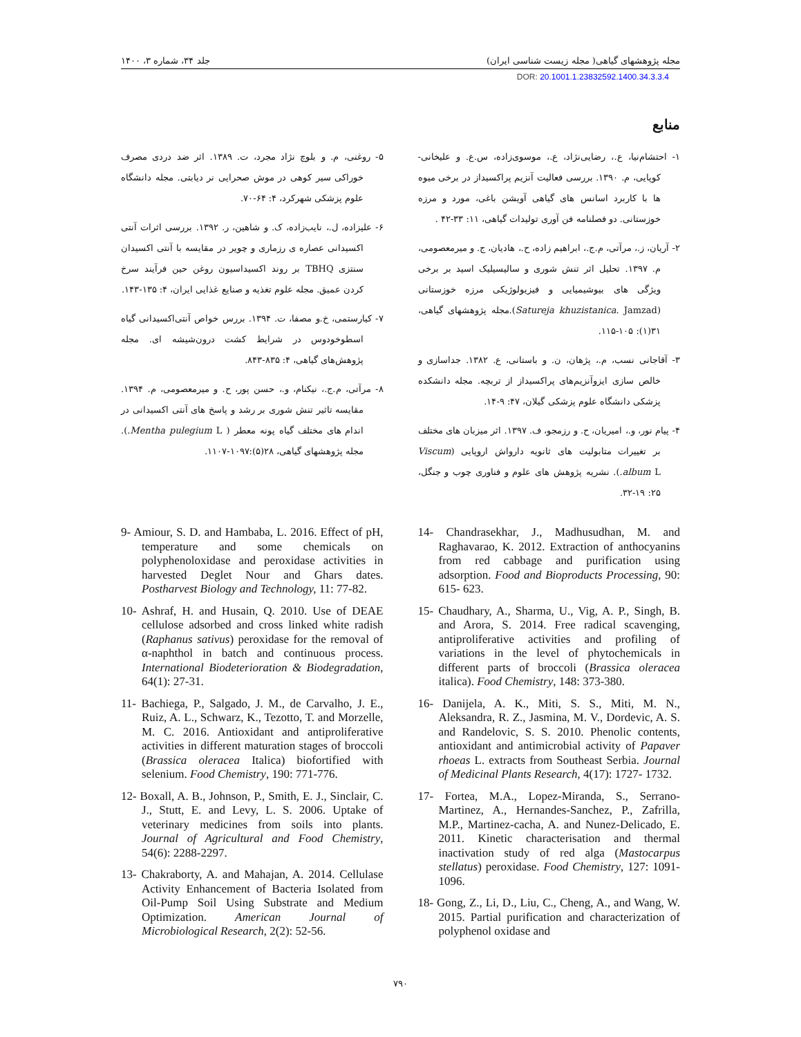مجله پژوهشهای گیاهی( مجله زیست شناسی ایران) جلد ۳۴، شماره ۳، ۱۴۰۰
DOR: 20.1001.1.23832592.1400.34.3.3.4
منابع
۱- احتشام‌نیا، ع.، رضایی‌نژاد، ع.، موسوی‌زاده، س.ع. و علیخانی-کوپایی، م. ۱۳۹۰. بررسی فعالیت آنزیم پراکسیداز در برخی میوه ها با کاربرد اسانس های گیاهی آویشن باغی، مورد و مرزه خوزستانی. دو فصلنامه فن آوری تولیدات گیاهی، ۱۱: ۳۳-۴۲ .
۲- آریان، ز.، مرآتی، م.ج.، ابراهیم زاده، ح.، هادیان، ج. و میرمعصومی، م. ۱۳۹۷. تحلیل اثر تنش شوری و سالیسیلیک اسید بر برخی ویژگی های بیوشیمیایی و فیزیولوژیکی مرزه خوزستانی (Satureja khuzistanica. Jamzad).مجله پژوهشهای گیاهی، ۳۱(۱): ۱۰۵-۱۱۵.
۳- آقاجانی نسب، م.، پژهان، ن. و باستانی، ع. ۱۳۸۲. جداسازی و خالص سازی ایزوآنزیم‌های پراکسیداز از تربچه. مجله دانشکده پزشکی دانشگاه علوم پزشکی گیلان، ۴۷: ۹-۱۴.
۴- پیام نور، و.، امیریان، ح. و رزمجو، ف. ۱۳۹۷. اثر میزبان های مختلف بر تغییرات متابولیت های ثانویه دارواش اروپایی (Viscum album L.). نشریه پژوهش های علوم و فناوری چوب و جنگل، ۲۵: ۱۹-۳۲.
۵- روغنی، م. و بلوچ نژاد مجرد، ت. ۱۳۸۹. اثر ضد دردی مصرف خوراکی سیر کوهی در موش صحرایی نر دیابتی. مجله دانشگاه علوم پزشکی شهرکرد، ۴: ۶۴-۷۰.
۶- علیزاده، ل.، نایب‌زاده، ک. و شاهین، ر. ۱۳۹۲. بررسی اثرات آنتی اکسیدانی عصاره ی رزماری و چویر در مقایسه با آنتی اکسیدان سنتزی TBHQ بر روند اکسیداسیون روغن حین فرآیند سرخ کردن عمیق. مجله علوم تغذیه و صنایع غذایی ایران، ۴: ۱۳۵-۱۴۳.
۷- کیارستمی، خ.و مصفا، ت. ۱۳۹۴. بررس خواص آنتی‌اکسیدانی گیاه اسطوخودوس در شرایط کشت درون‌شیشه ای. مجله پژوهش‌های گیاهی، ۴: ۸۳۵-۸۴۳.
۸- مرآتی، م.ج.، نیکنام، و.، حسن پور، ح. و میرمعصومی، م. ۱۳۹۴. مقایسه تاثیر تنش شوری بر رشد و پاسخ های آنتی اکسیدانی در اندام های مختلف گیاه پونه معطر ( Mentha pulegium L.). مجله پژوهشهای گیاهی، ۲۸(۵):۱۰۹۷-۱۱۰۷.
9- Amiour, S. D. and Hambaba, L. 2016. Effect of pH, temperature and some chemicals on polyphenoloxidase and peroxidase activities in harvested Deglet Nour and Ghars dates. Postharvest Biology and Technology, 11: 77-82.
10- Ashraf, H. and Husain, Q. 2010. Use of DEAE cellulose adsorbed and cross linked white radish (Raphanus sativus) peroxidase for the removal of α-naphthol in batch and continuous process. International Biodeterioration & Biodegradation, 64(1): 27-31.
11- Bachiega, P., Salgado, J. M., de Carvalho, J. E., Ruiz, A. L., Schwarz, K., Tezotto, T. and Morzelle, M. C. 2016. Antioxidant and antiproliferative activities in different maturation stages of broccoli (Brassica oleracea Italica) biofortified with selenium. Food Chemistry, 190: 771-776.
12- Boxall, A. B., Johnson, P., Smith, E. J., Sinclair, C. J., Stutt, E. and Levy, L. S. 2006. Uptake of veterinary medicines from soils into plants. Journal of Agricultural and Food Chemistry, 54(6): 2288-2297.
13- Chakraborty, A. and Mahajan, A. 2014. Cellulase Activity Enhancement of Bacteria Isolated from Oil-Pump Soil Using Substrate and Medium Optimization. American Journal of Microbiological Research, 2(2): 52-56.
14- Chandrasekhar, J., Madhusudhan, M. and Raghavarao, K. 2012. Extraction of anthocyanins from red cabbage and purification using adsorption. Food and Bioproducts Processing, 90: 615- 623.
15- Chaudhary, A., Sharma, U., Vig, A. P., Singh, B. and Arora, S. 2014. Free radical scavenging, antiproliferative activities and profiling of variations in the level of phytochemicals in different parts of broccoli (Brassica oleracea italica). Food Chemistry, 148: 373-380.
16- Danijela, A. K., Miti, S. S., Miti, M. N., Aleksandra, R. Z., Jasmina, M. V., Dordevic, A. S. and Randelovic, S. S. 2010. Phenolic contents, antioxidant and antimicrobial activity of Papaver rhoeas L. extracts from Southeast Serbia. Journal of Medicinal Plants Research, 4(17): 1727- 1732.
17- Fortea, M.A., Lopez-Miranda, S., Serrano-Martinez, A., Hernandes-Sanchez, P., Zafrilla, M.P., Martinez-cacha, A. and Nunez-Delicado, E. 2011. Kinetic characterisation and thermal inactivation study of red alga (Mastocarpus stellatus) peroxidase. Food Chemistry, 127: 1091-1096.
18- Gong, Z., Li, D., Liu, C., Cheng, A., and Wang, W. 2015. Partial purification and characterization of polyphenol oxidase and
۷۹۰